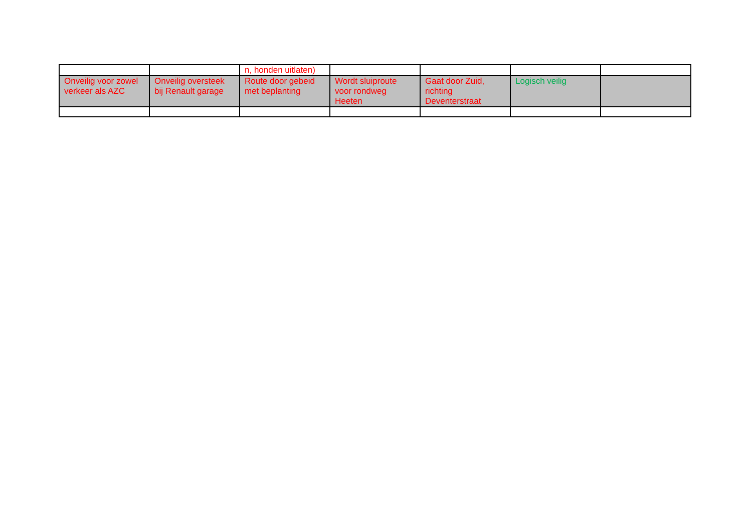| | | n, honden uitlaten) | | | | |
| Onveilig voor zowel verkeer als AZC | Onveilig oversteek bij Renault garage | Route door gebeid met beplanting | Wordt sluiproute voor rondweg Heeten | Gaat door Zuid, richting Deventerstraat | Logisch veilig | |